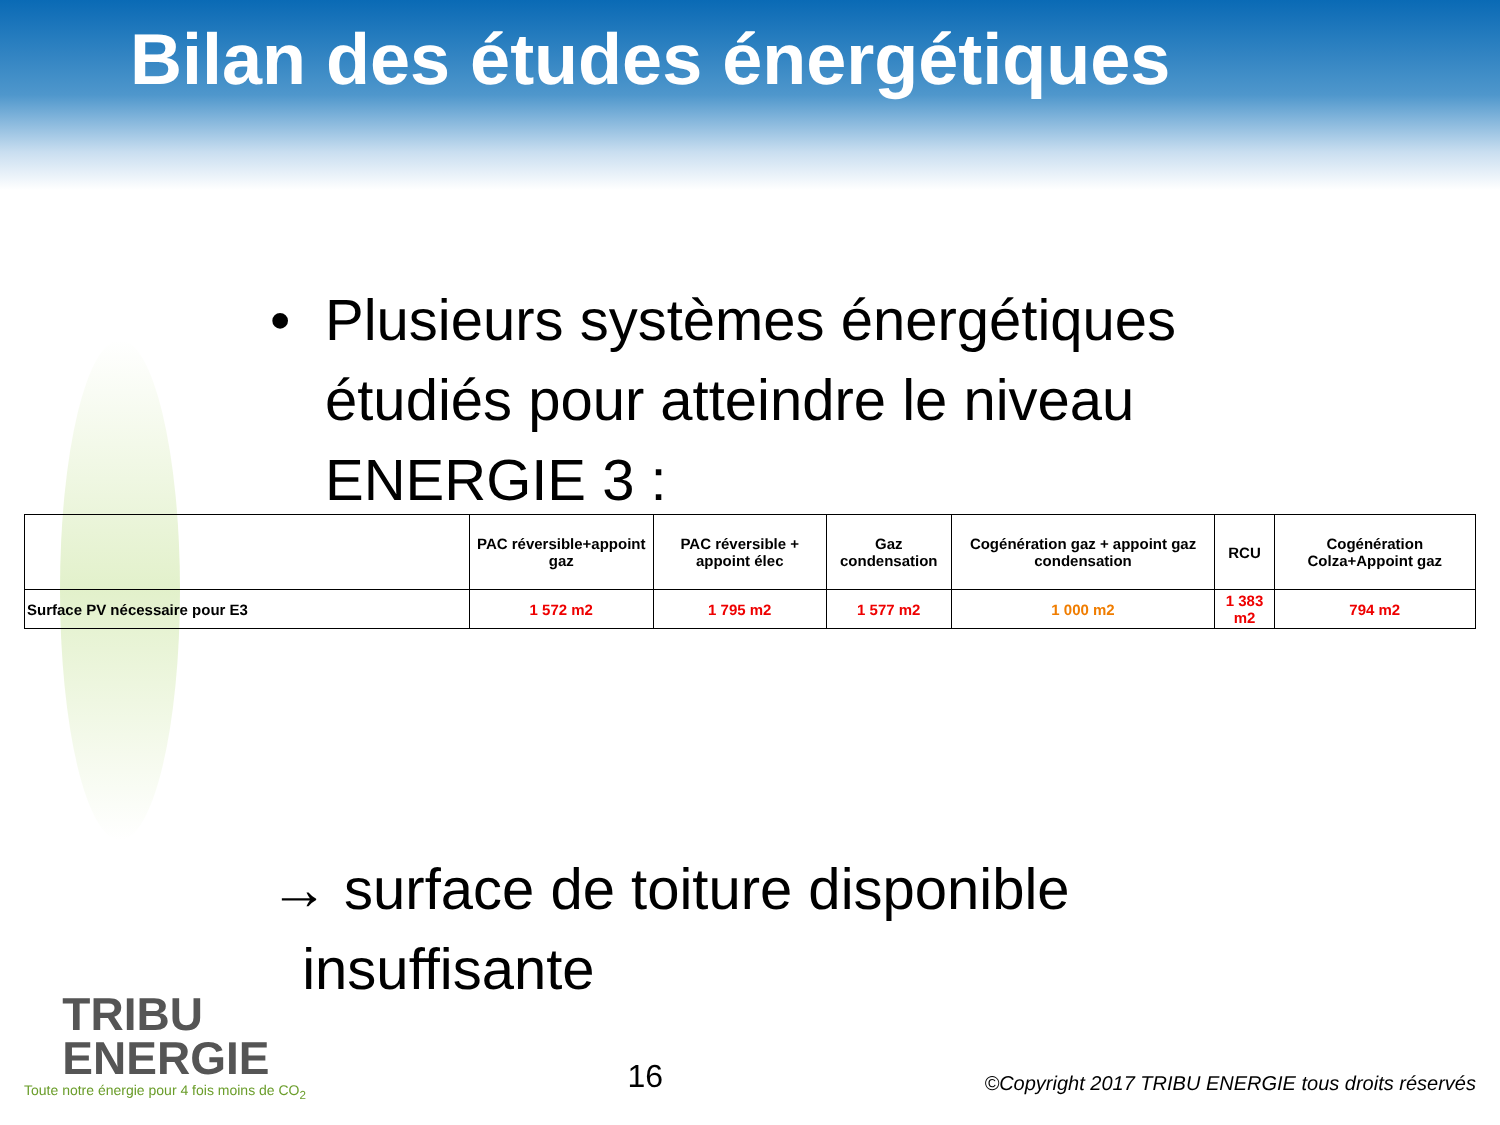Bilan des études énergétiques
• Plusieurs systèmes énergétiques
étudiés pour atteindre le niveau
ENERGIE 3 :
| | PAC réversible+appoint gaz | PAC réversible + appoint élec | Gaz condensation | Cogénération gaz + appoint gaz condensation | RCU | Cogénération Colza+Appoint gaz |
| --- | --- | --- | --- | --- | --- | --- |
| Surface PV nécessaire pour E3 | 1 572 m2 | 1 795 m2 | 1 577 m2 | 1 000 m2 | 1 383 m2 | 794 m2 |
→ surface de toiture disponible
insuffisante
TRIBU
ENERGIE
Toute notre énergie pour 4 fois moins de CO<sub>2</sub>
16
©Copyright 2017 TRIBU ENERGIE tous droits réservés